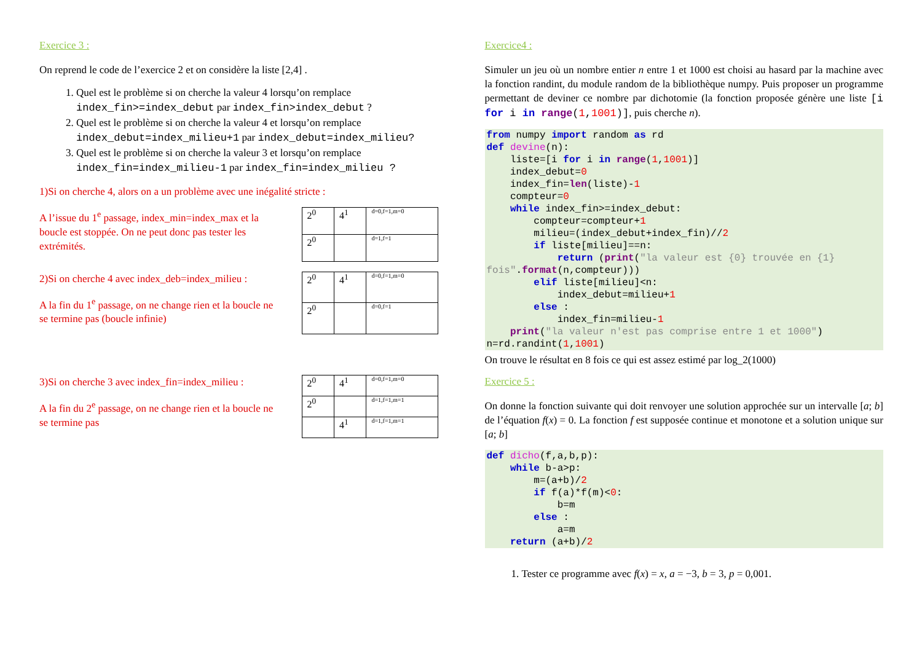Exercice 3 :
On reprend le code de l’exercice 2 et on considère la liste [2,4] .
1. Quel est le problème si on cherche la valeur 4 lorsqu’on remplace index_fin>=index_debut par index_fin>index_debut ?
2. Quel est le problème si on cherche la valeur 4 et lorsqu’on remplace index_debut=index_milieu+1 par index_debut=index_milieu?
3. Quel est le problème si on cherche la valeur 3 et lorsqu’on remplace index_fin=index_milieu-1 par index_fin=index_milieu ?
1)Si on cherche 4, alors on a un problème avec une inégalité stricte :
A l’issue du 1<sup>e</sup> passage, index_min=index_max et la boucle est stoppée. On ne peut donc pas tester les extrémités.
| 2<sup>0</sup> | 4<sup>1</sup> | d=0,f=1,m=0 |
| 2<sup>0</sup> | | d=1,f=1 |
2)Si on cherche 4 avec index_deb=index_milieu :
A la fin du 1<sup>e</sup> passage, on ne change rien et la boucle ne se termine pas (boucle infinie)
| 2<sup>0</sup> | 4<sup>1</sup> | d=0,f=1,m=0 |
| 2<sup>0</sup> | | d=0,f=1 |
3)Si on cherche 3 avec index_fin=index_milieu :
A la fin du 2<sup>e</sup> passage, on ne change rien et la boucle ne se termine pas
| 2<sup>0</sup> | 4<sup>1</sup> | d=0,f=1,m=0 |
| 2<sup>0</sup> | | d=1,f=1,m=1 |
| | 4<sup>1</sup> | d=1,f=1,m=1 |
Exercice4 :
Simuler un jeu où un nombre entier n entre 1 et 1000 est choisi au hasard par la machine avec la fonction randint, du module random de la bibliothèque numpy. Puis proposer un programme permettant de deviner ce nombre par dichotomie (la fonction proposée génère une liste [i for i in range(1,1001)], puis cherche n).
from numpy import random as rd
def devine(n):
    liste=[i for i in range(1,1001)]
    index_debut=0
    index_fin=len(liste)-1
    compteur=0
    while index_fin>=index_debut:
        compteur=compteur+1
        milieu=(index_debut+index_fin)//2
        if liste[milieu]==n:
            return (print("la valeur est {0} trouvée en {1} fois".format(n,compteur)))
        elif liste[milieu]<n:
            index_debut=milieu+1
        else :
            index_fin=milieu-1
    print("la valeur n'est pas comprise entre 1 et 1000")
n=rd.randint(1,1001)
On trouve le résultat en 8 fois ce qui est assez estimé par log_2(1000)
Exercice 5 :
On donne la fonction suivante qui doit renvoyer une solution approchée sur un intervalle [a; b] de l’équation f(x) = 0. La fonction f est supposée continue et monotone et a solution unique sur [a; b]
def dicho(f,a,b,p):
    while b-a>p:
        m=(a+b)/2
        if f(a)*f(m)<0:
            b=m
        else :
            a=m
    return (a+b)/2
1. Tester ce programme avec f(x) = x, a = −3, b = 3, p = 0,001.